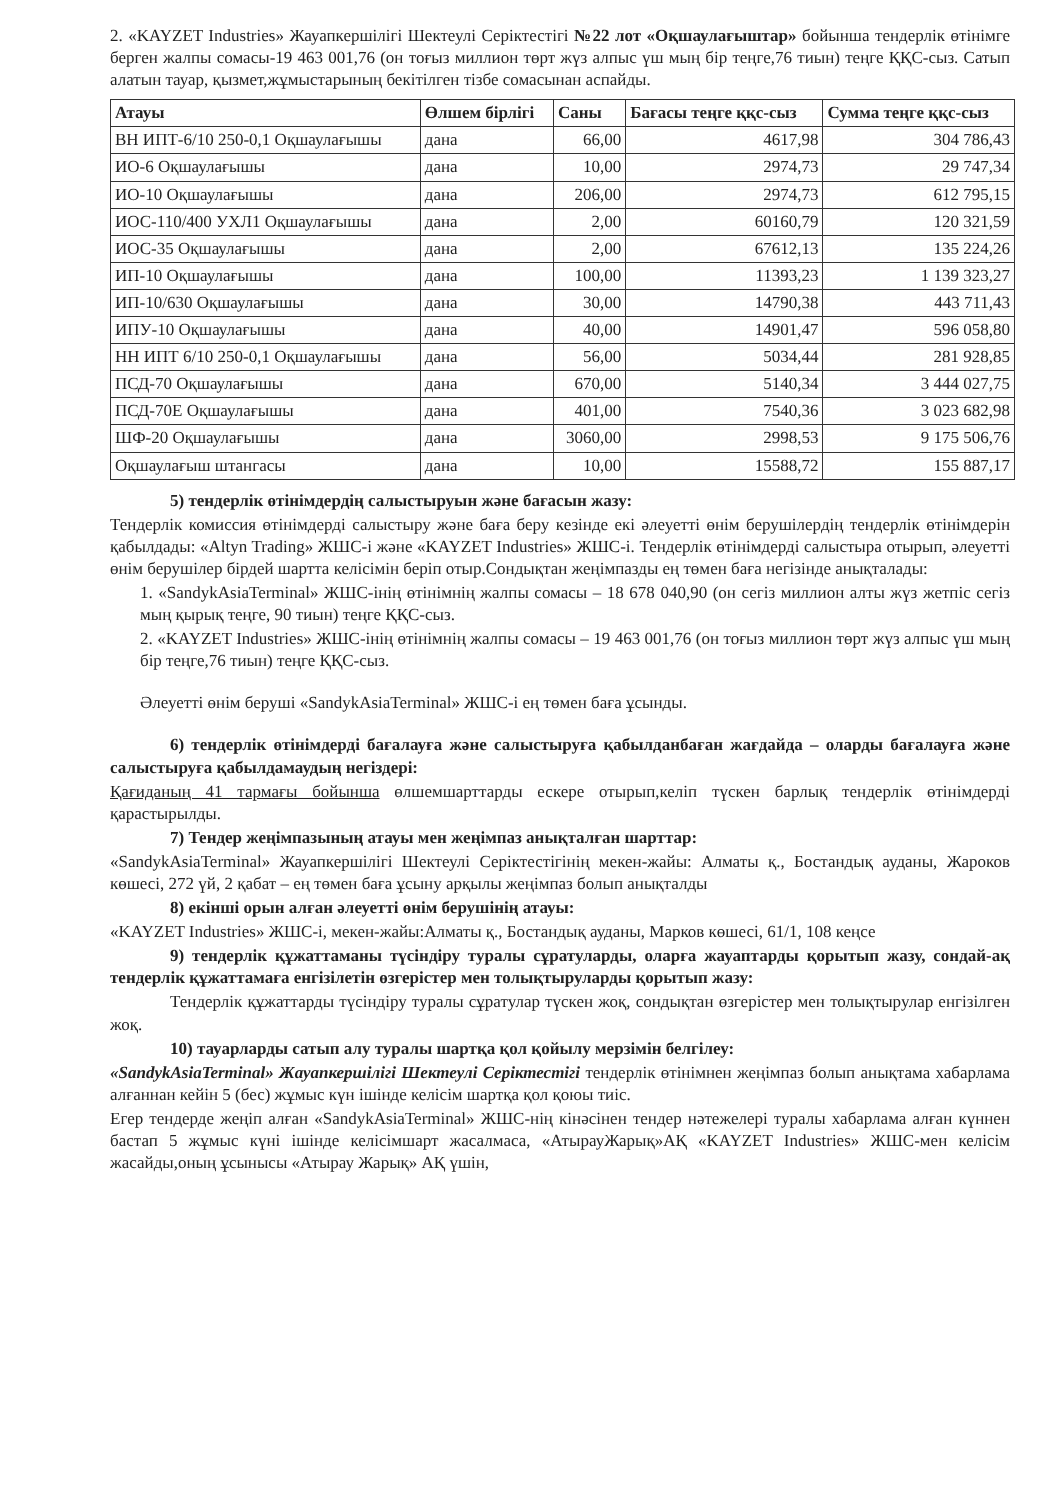2. «KAYZET Industries» Жауапкершілігі Шектеулі Серіктестігі №22 лот «Оқшаулағыштар» бойынша тендерлік өтінімге берген жалпы сомасы-19 463 001,76 (он тоғыз миллион төрт жүз алпыс үш мың бір теңге,76 тиын) теңге ҚҚС-сыз. Сатып алатын тауар, қызмет,жұмыстарының бекітілген тізбе сомасынан аспайды.
| Атауы | Өлшем бірлігі | Саны | Бағасы теңге ққс-сыз | Сумма теңге ққс-сыз |
| --- | --- | --- | --- | --- |
| ВН ИПТ-6/10 250-0,1 Оқшаулағышы | дана | 66,00 | 4617,98 | 304 786,43 |
| ИО-6 Оқшаулағышы | дана | 10,00 | 2974,73 | 29 747,34 |
| ИО-10 Оқшаулағышы | дана | 206,00 | 2974,73 | 612 795,15 |
| ИОС-110/400 УХЛ1 Оқшаулағышы | дана | 2,00 | 60160,79 | 120 321,59 |
| ИОС-35 Оқшаулағышы | дана | 2,00 | 67612,13 | 135 224,26 |
| ИП-10 Оқшаулағышы | дана | 100,00 | 11393,23 | 1 139 323,27 |
| ИП-10/630 Оқшаулағышы | дана | 30,00 | 14790,38 | 443 711,43 |
| ИПУ-10 Оқшаулағышы | дана | 40,00 | 14901,47 | 596 058,80 |
| НН ИПТ 6/10 250-0,1 Оқшаулағышы | дана | 56,00 | 5034,44 | 281 928,85 |
| ПСД-70 Оқшаулағышы | дана | 670,00 | 5140,34 | 3 444 027,75 |
| ПСД-70Е Оқшаулағышы | дана | 401,00 | 7540,36 | 3 023 682,98 |
| ШФ-20 Оқшаулағышы | дана | 3060,00 | 2998,53 | 9 175 506,76 |
| Оқшаулағыш штангасы | дана | 10,00 | 15588,72 | 155 887,17 |
5) тендерлік өтінімдердің салыстыруын және бағасын жазу:
Тендерлік комиссия өтінімдерді салыстыру және баға беру кезінде екі әлеуетті өнім берушілердің тендерлік өтінімдерін қабылдады: «Altyn Trading» ЖШС-і және «KAYZET Industries» ЖШС-і. Тендерлік өтінімдерді салыстыра отырып, әлеуетті өнім берушілер бірдей шартта келісімін беріп отыр.Сондықтан жеңімпазды ең төмен баға негізінде анықталады:
1. «SandykAsiaTerminal» ЖШС-інің өтінімнің жалпы сомасы – 18 678 040,90 (он сегіз миллион алты жүз жетпіс сегіз мың қырық теңге, 90 тиын) теңге ҚҚС-сыз.
2. «KAYZET Industries» ЖШС-інің өтінімнің жалпы сомасы – 19 463 001,76 (он тоғыз миллион төрт жүз алпыс үш мың бір теңге,76 тиын) теңге ҚҚС-сыз.
Әлеуетті өнім беруші «SandykAsiaTerminal» ЖШС-і ең төмен баға ұсынды.
6) тендерлік өтінімдерді бағалауға және салыстыруға қабылданбаған жағдайда – оларды бағалауға және салыстыруға қабылдамаудың негіздері:
Қағиданың 41 тармағы бойынша өлшемшарттарды ескере отырып,келіп түскен барлық тендерлік өтінімдерді қарастырылды.
7) Тендер жеңімпазының атауы мен жеңімпаз анықталған шарттар:
«SandykAsiaTerminal» Жауапкершілігі Шектеулі Серіктестігінің мекен-жайы: Алматы қ., Бостандық ауданы, Жароков көшесі, 272 үй, 2 қабат – ең төмен баға ұсыну арқылы жеңімпаз болып анықталды
8) екінші орын алған әлеуетті өнім берушінің атауы:
«KAYZET Industries» ЖШС-і, мекен-жайы:Алматы қ., Бостандық ауданы, Марков көшесі, 61/1, 108 кеңсе
9) тендерлік құжаттаманы түсіндіру туралы сұратуларды, оларға жауаптарды қорытып жазу, сондай-ақ тендерлік құжаттамаға енгізілетін өзгерістер мен толықтыруларды қорытып жазу:
Тендерлік құжаттарды түсіндіру туралы сұратулар түскен жоқ, сондықтан өзгерістер мен толықтырулар енгізілген жоқ.
10) тауарларды сатып алу туралы шартқа қол қойылу мерзімін белгілеу:
«SandykAsiaTerminal» Жауапкершілігі Шектеулі Серіктестігі тендерлік өтінімнен жеңімпаз болып анықтама хабарлама алғаннан кейін 5 (бес) жұмыс күн ішінде келісім шартқа қол қоюы тиіс.
Егер тендерде жеңіп алған «SandykAsiaTerminal» ЖШС-нің кінәсінен тендер нәтежелері туралы хабарлама алған күннен бастап 5 жұмыс күні ішінде келісімшарт жасалмаса, «АтырауЖарық»АҚ «KAYZET Industries» ЖШС-мен келісім жасайды,оның ұсынысы «Атырау Жарық» АҚ үшін,